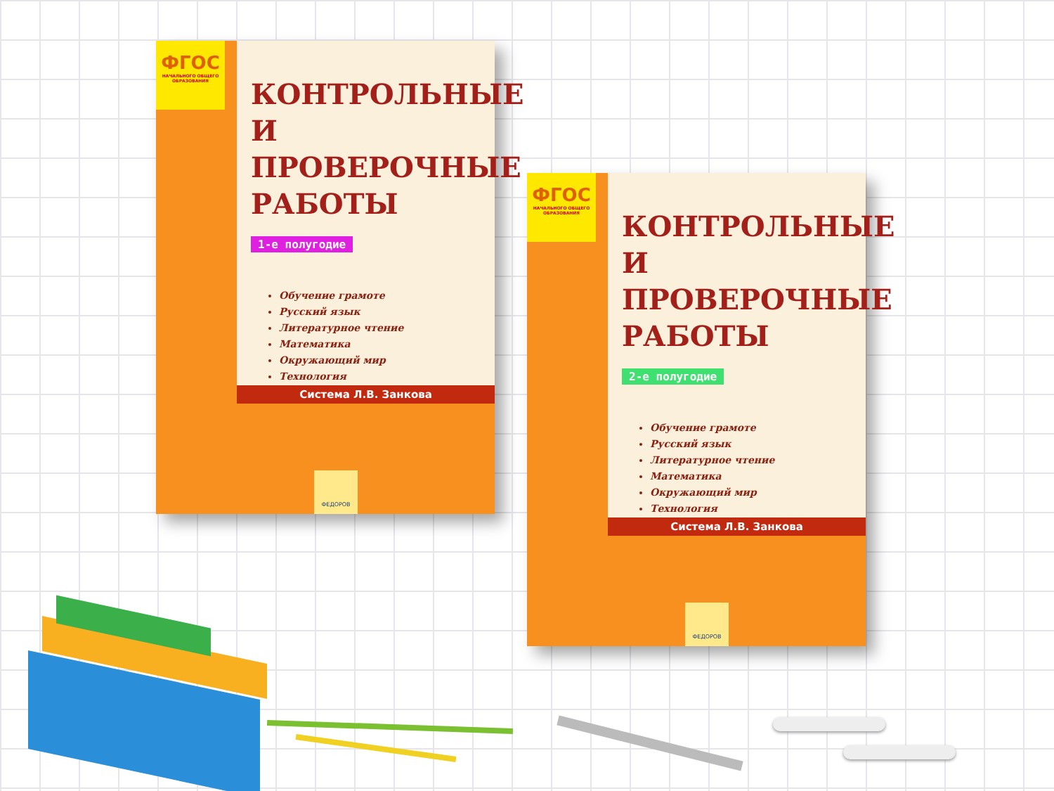ФГОС
НАЧАЛЬНОГО ОБЩЕГО ОБРАЗОВАНИЯ
КОНТРОЛЬНЫЕ
И ПРОВЕРОЧНЫЕ
РАБОТЫ
1-е полугодие
Обучение грамоте
Русский язык
Литературное чтение
Математика
Окружающий мир
Технология
Система Л.В. Занкова
ФЕДОРОВ
ФГОС
НАЧАЛЬНОГО ОБЩЕГО ОБРАЗОВАНИЯ
КОНТРОЛЬНЫЕ
И ПРОВЕРОЧНЫЕ
РАБОТЫ
2-е полугодие
Обучение грамоте
Русский язык
Литературное чтение
Математика
Окружающий мир
Технология
Система Л.В. Занкова
ФЕДОРОВ